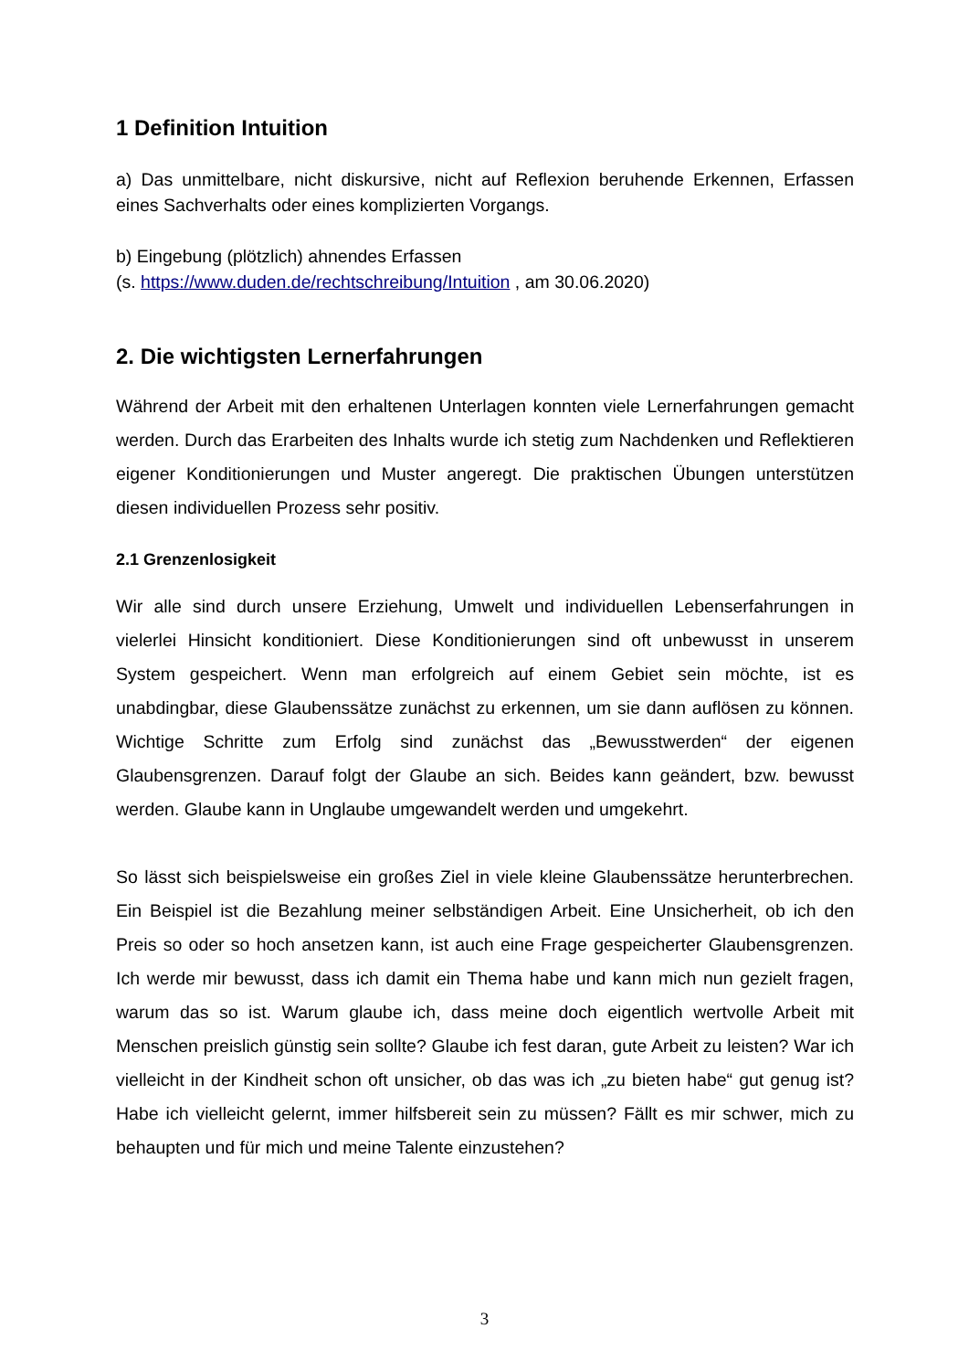1 Definition Intuition
a) Das unmittelbare, nicht diskursive, nicht auf Reflexion beruhende Erkennen, Erfassen eines Sachverhalts oder eines komplizierten Vorgangs.
b) Eingebung (plötzlich) ahnendes Erfassen
(s. https://www.duden.de/rechtschreibung/Intuition , am 30.06.2020)
2. Die wichtigsten Lernerfahrungen
Während der Arbeit mit den erhaltenen Unterlagen konnten viele Lernerfahrungen gemacht werden. Durch das Erarbeiten des Inhalts wurde ich stetig zum Nachdenken und Reflektieren eigener Konditionierungen und Muster angeregt. Die praktischen Übungen unterstützen diesen individuellen Prozess sehr positiv.
2.1 Grenzenlosigkeit
Wir alle sind durch unsere Erziehung, Umwelt und individuellen Lebenserfahrungen in vielerlei Hinsicht konditioniert. Diese Konditionierungen sind oft unbewusst in unserem System gespeichert. Wenn man erfolgreich auf einem Gebiet sein möchte, ist es unabdingbar, diese Glaubenssätze zunächst zu erkennen, um sie dann auflösen zu können. Wichtige Schritte zum Erfolg sind zunächst das „Bewusstwerden“ der eigenen Glaubensgrenzen. Darauf folgt der Glaube an sich. Beides kann geändert, bzw. bewusst werden. Glaube kann in Unglaube umgewandelt werden und umgekehrt.
So lässt sich beispielsweise ein großes Ziel in viele kleine Glaubenssätze herunterbrechen. Ein Beispiel ist die Bezahlung meiner selbständigen Arbeit. Eine Unsicherheit, ob ich den Preis so oder so hoch ansetzen kann, ist auch eine Frage gespeicherter Glaubensgrenzen. Ich werde mir bewusst, dass ich damit ein Thema habe und kann mich nun gezielt fragen, warum das so ist. Warum glaube ich, dass meine doch eigentlich wertvolle Arbeit mit Menschen preislich günstig sein sollte? Glaube ich fest daran, gute Arbeit zu leisten? War ich vielleicht in der Kindheit schon oft unsicher, ob das was ich „zu bieten habe“ gut genug ist? Habe ich vielleicht gelernt, immer hilfsbereit sein zu müssen? Fällt es mir schwer, mich zu behaupten und für mich und meine Talente einzustehen?
3